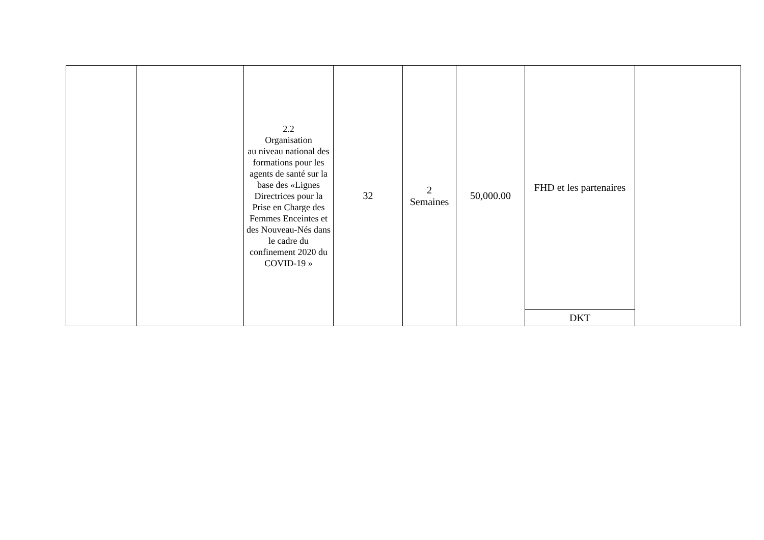| | | 2.2 Organisation au niveau national des formations pour les agents de santé sur la base des «Lignes Directrices pour la Prise en Charge des Femmes Enceintes et des Nouveau-Nés dans le cadre du confinement 2020 du COVID-19 » | 32 | 2 Semaines | 50,000.00 | FHD et les partenaires | |
| | | | | | | DKT | |